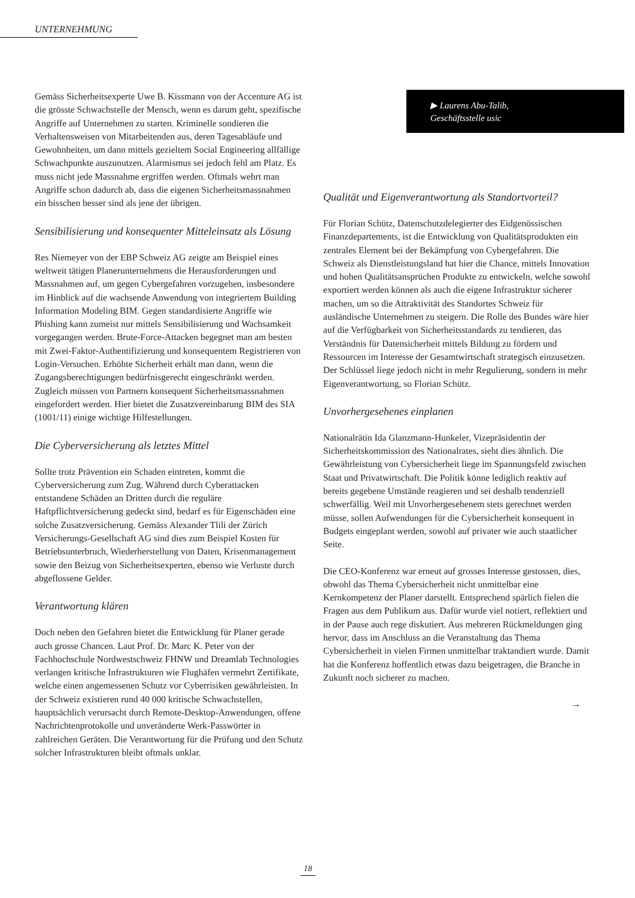UNTERNEHMUNG
Gemäss Sicherheitsexperte Uwe B. Kissmann von der Accenture AG ist die grösste Schwachstelle der Mensch, wenn es darum geht, spezifische Angriffe auf Unternehmen zu starten. Kriminelle sondieren die Verhaltensweisen von Mitarbeitenden aus, deren Tagesabläufe und Gewohnheiten, um dann mittels gezieltem Social Engineering allfällige Schwachpunkte auszunutzen. Alarmismus sei jedoch fehl am Platz. Es muss nicht jede Massnahme ergriffen werden. Oftmals wehrt man Angriffe schon dadurch ab, dass die eigenen Sicherheitsmassnahmen ein bisschen besser sind als jene der übrigen.
Sensibilisierung und konsequenter Mitteleinsatz als Lösung
Res Niemeyer von der EBP Schweiz AG zeigte am Beispiel eines weltweit tätigen Planerunternehmens die Herausforderungen und Massnahmen auf, um gegen Cybergefahren vorzugehen, insbesondere im Hinblick auf die wachsende Anwendung von integriertem Building Information Modeling BIM. Gegen standardisierte Angriffe wie Phishing kann zumeist nur mittels Sensibilisierung und Wachsamkeit vorgegangen werden. Brute-Force-Attacken begegnet man am besten mit Zwei-Faktor-Authentifizierung und konsequentem Registrieren von Login-Versuchen. Erhöhte Sicherheit erhält man dann, wenn die Zugangsberechtigungen bedürfnisgerecht eingeschränkt werden. Zugleich müssen von Partnern konsequent Sicherheitsmassnahmen eingefordert werden. Hier bietet die Zusatzvereinbarung BIM des SIA (1001/11) einige wichtige Hilfestellungen.
Die Cyberversicherung als letztes Mittel
Sollte trotz Prävention ein Schaden eintreten, kommt die Cyberversicherung zum Zug. Während durch Cyberattacken entstandene Schäden an Dritten durch die reguläre Haftpflichtversicherung gedeckt sind, bedarf es für Eigenschäden eine solche Zusatzversicherung. Gemäss Alexander Tlili der Zürich Versicherungs-Gesellschaft AG sind dies zum Beispiel Kosten für Betriebsunterbruch, Wiederherstellung von Daten, Krisenmanagement sowie den Beizug von Sicherheitsexperten, ebenso wie Verluste durch abgeflossene Gelder.
Verantwortung klären
Doch neben den Gefahren bietet die Entwicklung für Planer gerade auch grosse Chancen. Laut Prof. Dr. Marc K. Peter von der Fachhochschule Nordwestschweiz FHNW und Dreamlab Technologies verlangen kritische Infrastrukturen wie Flughäfen vermehrt Zertifikate, welche einen angemessenen Schutz vor Cyberrisiken gewährleisten. In der Schweiz existieren rund 40 000 kritische Schwachstellen, hauptsächlich verursacht durch Remote-Desktop-Anwendungen, offene Nachrichtenprotokolle und unveränderte Werk-Passwörter in zahlreichen Geräten. Die Verantwortung für die Prüfung und den Schutz solcher Infrastrukturen bleibt oftmals unklar.
▶ Laurens Abu-Talib,
Geschäftsstelle usic
Qualität und Eigenverantwortung als Standortvorteil?
Für Florian Schütz, Datenschutzdelegierter des Eidgenössischen Finanzdepartements, ist die Entwicklung von Qualitätsprodukten ein zentrales Element bei der Bekämpfung von Cybergefahren. Die Schweiz als Dienstleistungsland hat hier die Chance, mittels Innovation und hohen Qualitätsansprüchen Produkte zu entwickeln, welche sowohl exportiert werden können als auch die eigene Infrastruktur sicherer machen, um so die Attraktivität des Standortes Schweiz für ausländische Unternehmen zu steigern. Die Rolle des Bundes wäre hier auf die Verfügbarkeit von Sicherheitsstandards zu tendieren, das Verständnis für Datensicherheit mittels Bildung zu fördern und Ressourcen im Interesse der Gesamtwirtschaft strategisch einzusetzen. Der Schlüssel liege jedoch nicht in mehr Regulierung, sondern in mehr Eigenverantwortung, so Florian Schütz.
Unvorhergesehenes einplanen
Nationalrätin Ida Glanzmann-Hunkeler, Vizepräsidentin der Sicherheitskommission des Nationalrates, sieht dies ähnlich. Die Gewährleistung von Cybersicherheit liege im Spannungsfeld zwischen Staat und Privatwirtschaft. Die Politik könne lediglich reaktiv auf bereits gegebene Umstände reagieren und sei deshalb tendenziell schwerfällig. Weil mit Unvorhergesehenem stets gerechnet werden müsse, sollen Aufwendungen für die Cybersicherheit konsequent in Budgets eingeplant werden, sowohl auf privater wie auch staatlicher Seite.
Die CEO-Konferenz war erneut auf grosses Interesse gestossen, dies, obwohl das Thema Cybersicherheit nicht unmittelbar eine Kernkompetenz der Planer darstellt. Entsprechend spärlich fielen die Fragen aus dem Publikum aus. Dafür wurde viel notiert, reflektiert und in der Pause auch rege diskutiert. Aus mehreren Rückmeldungen ging hervor, dass im Anschluss an die Veranstaltung das Thema Cybersicherheit in vielen Firmen unmittelbar traktandiert wurde. Damit hat die Konferenz hoffentlich etwas dazu beigetragen, die Branche in Zukunft noch sicherer zu machen.
→
18